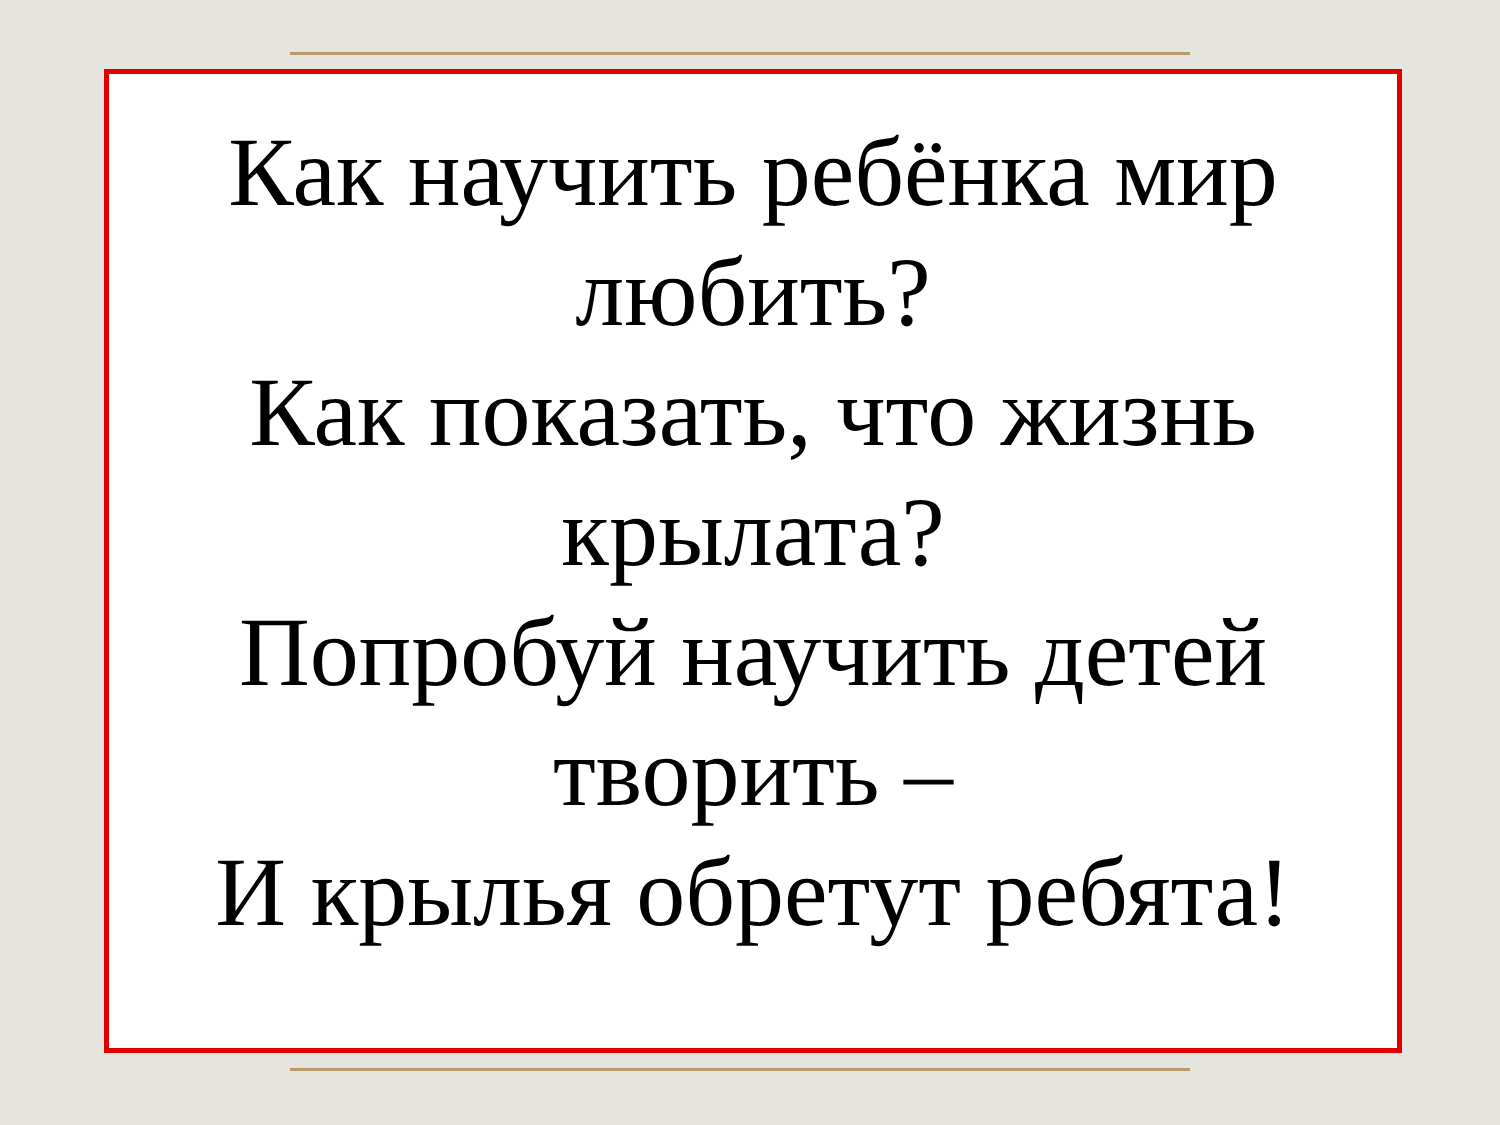Как научить ребёнка мир любить?
Как показать, что жизнь крылата?
Попробуй научить детей творить –
И крылья обретут ребята!